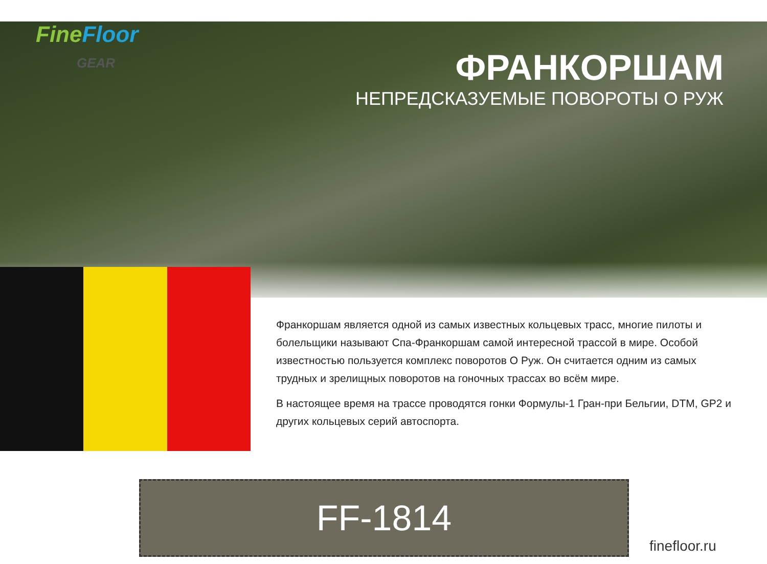Fine Floor
GEAR
ФРАНКОРШАМ
НЕПРЕДСКАЗУЕМЫЕ ПОВОРОТЫ О РУЖ
Франкоршам является одной из самых известных кольцевых трасс, многие пилоты и болельщики называют Спа-Франкоршам самой интересной трассой в мире. Особой известностью пользуется комплекс поворотов О Руж. Он считается одним из самых трудных и зрелищных поворотов на гоночных трассах во всём мире.
В настоящее время на трассе проводятся гонки Формулы-1 Гран-при Бельгии, DTM, GP2 и других кольцевых серий автоспорта.
FF-1814
finefloor.ru